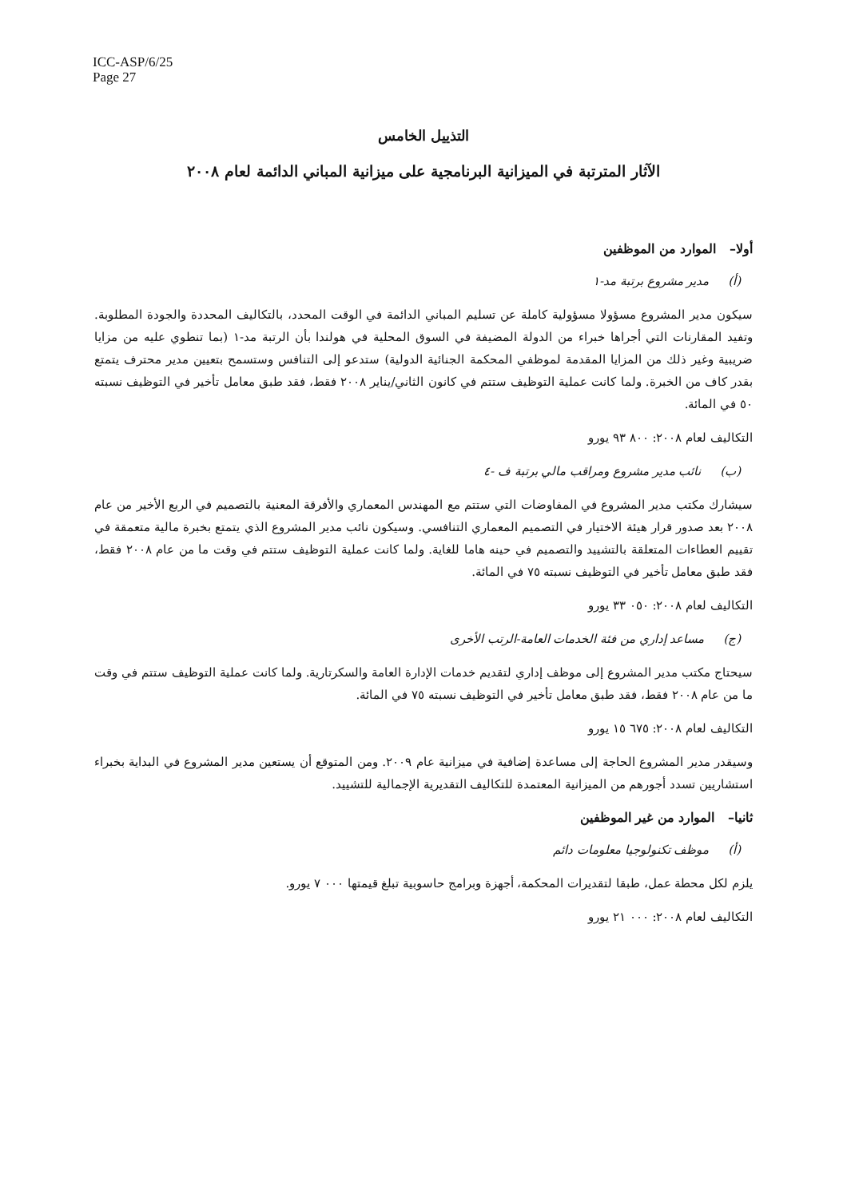ICC-ASP/6/25
Page 27
التذييل الخامس
الآثار المترتبة في الميزانية البرنامجية على ميزانية المباني الدائمة لعام ٢٠٠٨
أولا– الموارد من الموظفين
(أ) مدير مشروع برتبة مد-١
سيكون مدير المشروع مسؤولا مسؤولية كاملة عن تسليم المباني الدائمة في الوقت المحدد، بالتكاليف المحددة والجودة المطلوبة. وتفيد المقارنات التي أجراها خبراء من الدولة المضيفة في السوق المحلية في هولندا بأن الرتبة مد-١ (بما تنطوي عليه من مزايا ضريبية وغير ذلك من المزايا المقدمة لموظفي المحكمة الجنائية الدولية) ستدعو إلى التنافس وستسمح بتعيين مدير محترف يتمتع بقدر كاف من الخبرة. ولما كانت عملية التوظيف ستتم في كانون الثاني/يناير ٢٠٠٨ فقط، فقد طبق معامل تأخير في التوظيف نسبته ٥٠ في المائة.
التكاليف لعام ٢٠٠٨: ٨٠٠ ٩٣ يورو
(ب) نائب مدير مشروع ومراقب مالي برتبة ف -٤
سيشارك مكتب مدير المشروع في المفاوضات التي ستتم مع المهندس المعماري والأفرقة المعنية بالتصميم في الربع الأخير من عام ٢٠٠٨ بعد صدور قرار هيئة الاختيار في التصميم المعماري التنافسي. وسيكون نائب مدير المشروع الذي يتمتع بخبرة مالية متعمقة في تقييم العطاءات المتعلقة بالتشييد والتصميم في حينه هاما للغاية. ولما كانت عملية التوظيف ستتم في وقت ما من عام ٢٠٠٨ فقط، فقد طبق معامل تأخير في التوظيف نسبته ٧٥ في المائة.
التكاليف لعام ٢٠٠٨: ٠٥٠ ٣٣ يورو
(ج) مساعد إداري من فئة الخدمات العامة-الرتب الأخرى
سيحتاج مكتب مدير المشروع إلى موظف إداري لتقديم خدمات الإدارة العامة والسكرتارية. ولما كانت عملية التوظيف ستتم في وقت ما من عام ٢٠٠٨ فقط، فقد طبق معامل تأخير في التوظيف نسبته ٧٥ في المائة.
التكاليف لعام ٢٠٠٨: ٦٧٥ ١٥ يورو
وسيقدر مدير المشروع الحاجة إلى مساعدة إضافية في ميزانية عام ٢٠٠٩. ومن المتوقع أن يستعين مدير المشروع في البداية بخبراء استشاريين تسدد أجورهم من الميزانية المعتمدة للتكاليف التقديرية الإجمالية للتشييد.
ثانيا– الموارد من غير الموظفين
(أ) موظف تكنولوجيا معلومات دائم
يلزم لكل محطة عمل، طبقا لتقديرات المحكمة، أجهزة وبرامج حاسوبية تبلغ قيمتها ٠٠٠ ٧ يورو.
التكاليف لعام ٢٠٠٨: ٠٠٠ ٢١ يورو